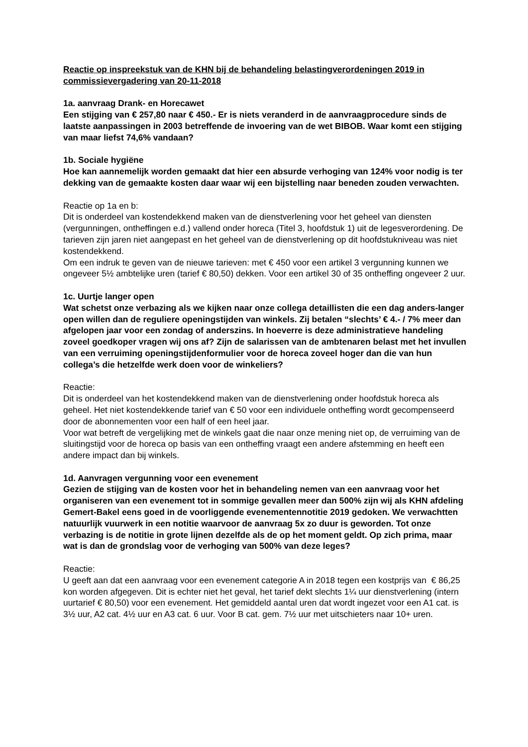Reactie op inspreekstuk van de KHN bij de behandeling belastingverordeningen 2019 in commissievergadering van 20-11-2018
1a. aanvraag Drank- en Horecawet
Een stijging van € 257,80 naar € 450.- Er is niets veranderd in de aanvraagprocedure sinds de laatste aanpassingen in 2003 betreffende de invoering van de wet BIBOB. Waar komt een stijging van maar liefst 74,6% vandaan?
1b. Sociale hygiëne
Hoe kan aannemelijk worden gemaakt dat hier een absurde verhoging van 124% voor nodig is ter dekking van de gemaakte kosten daar waar wij een bijstelling naar beneden zouden verwachten.
Reactie op 1a en b:
Dit is onderdeel van kostendekkend maken van de dienstverlening voor het geheel van diensten (vergunningen, ontheffingen e.d.) vallend onder horeca (Titel 3, hoofdstuk 1) uit de legesverordening. De tarieven zijn jaren niet aangepast en het geheel van de dienstverlening op dit hoofdstukniveau was niet kostendekkend.
Om een indruk te geven van de nieuwe tarieven: met € 450 voor een artikel 3 vergunning kunnen we ongeveer 5½ ambtelijke uren (tarief € 80,50) dekken. Voor een artikel 30 of 35 ontheffing ongeveer 2 uur.
1c. Uurtje langer open
Wat schetst onze verbazing als we kijken naar onze collega detaillisten die een dag anders-langer open willen dan de reguliere openingstijden van winkels. Zij betalen “slechts’ € 4.- / 7% meer dan afgelopen jaar voor een zondag of anderszins. In hoeverre is deze administratieve handeling zoveel goedkoper vragen wij ons af? Zijn de salarissen van de ambtenaren belast met het invullen van een verruiming openingstijdenformulier voor de horeca zoveel hoger dan die van hun collega’s die hetzelfde werk doen voor de winkeliers?
Reactie:
Dit is onderdeel van het kostendekkend maken van de dienstverlening onder hoofdstuk horeca als geheel. Het niet kostendekkende tarief van € 50 voor een individuele ontheffing wordt gecompenseerd door de abonnementen voor een half of een heel jaar.
Voor wat betreft de vergelijking met de winkels gaat die naar onze mening niet op, de verruiming van de sluitingstijd voor de horeca op basis van een ontheffing vraagt een andere afstemming en heeft een andere impact dan bij winkels.
1d. Aanvragen vergunning voor een evenement
Gezien de stijging van de kosten voor het in behandeling nemen van een aanvraag voor het organiseren van een evenement tot in sommige gevallen meer dan 500% zijn wij als KHN afdeling Gemert-Bakel eens goed in de voorliggende evenementennotitie 2019 gedoken. We verwachtten natuurlijk vuurwerk in een notitie waarvoor de aanvraag 5x zo duur is geworden. Tot onze verbazing is de notitie in grote lijnen dezelfde als de op het moment geldt. Op zich prima, maar wat is dan de grondslag voor de verhoging van 500% van deze leges?
Reactie:
U geeft aan dat een aanvraag voor een evenement categorie A in 2018 tegen een kostprijs van € 86,25 kon worden afgegeven. Dit is echter niet het geval, het tarief dekt slechts 1¼ uur dienstverlening (intern uurtarief € 80,50) voor een evenement. Het gemiddeld aantal uren dat wordt ingezet voor een A1 cat. is 3½ uur, A2 cat. 4½ uur en A3 cat. 6 uur. Voor B cat. gem. 7½ uur met uitschieters naar 10+ uren.